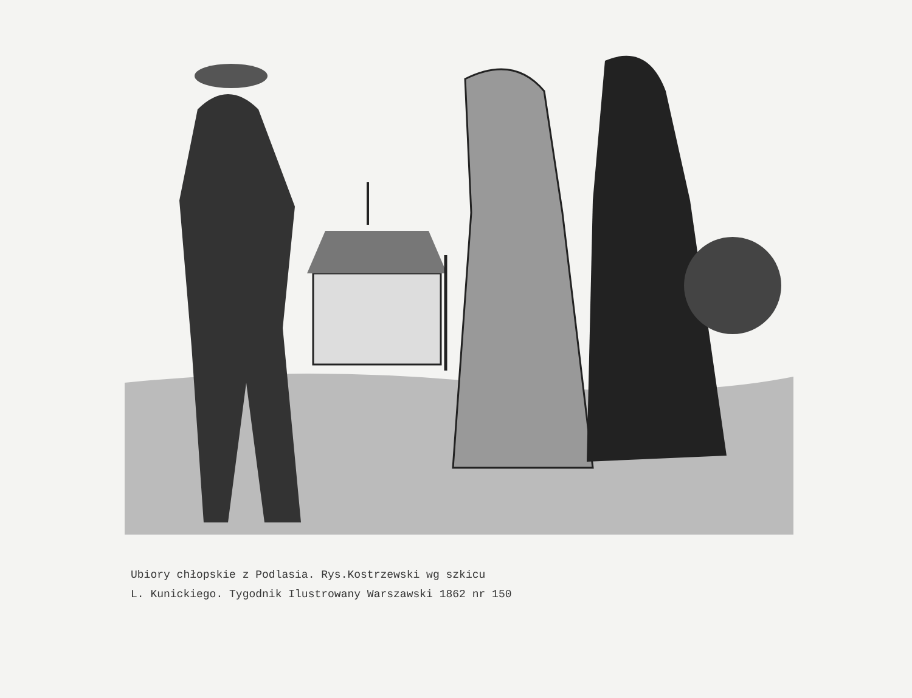Ubiory chłopskie z Podlasia. Rys.Kostrzewski wg szkicu
L. Kunickiego. Tygodnik Ilustrowany Warszawski 1862 nr 150